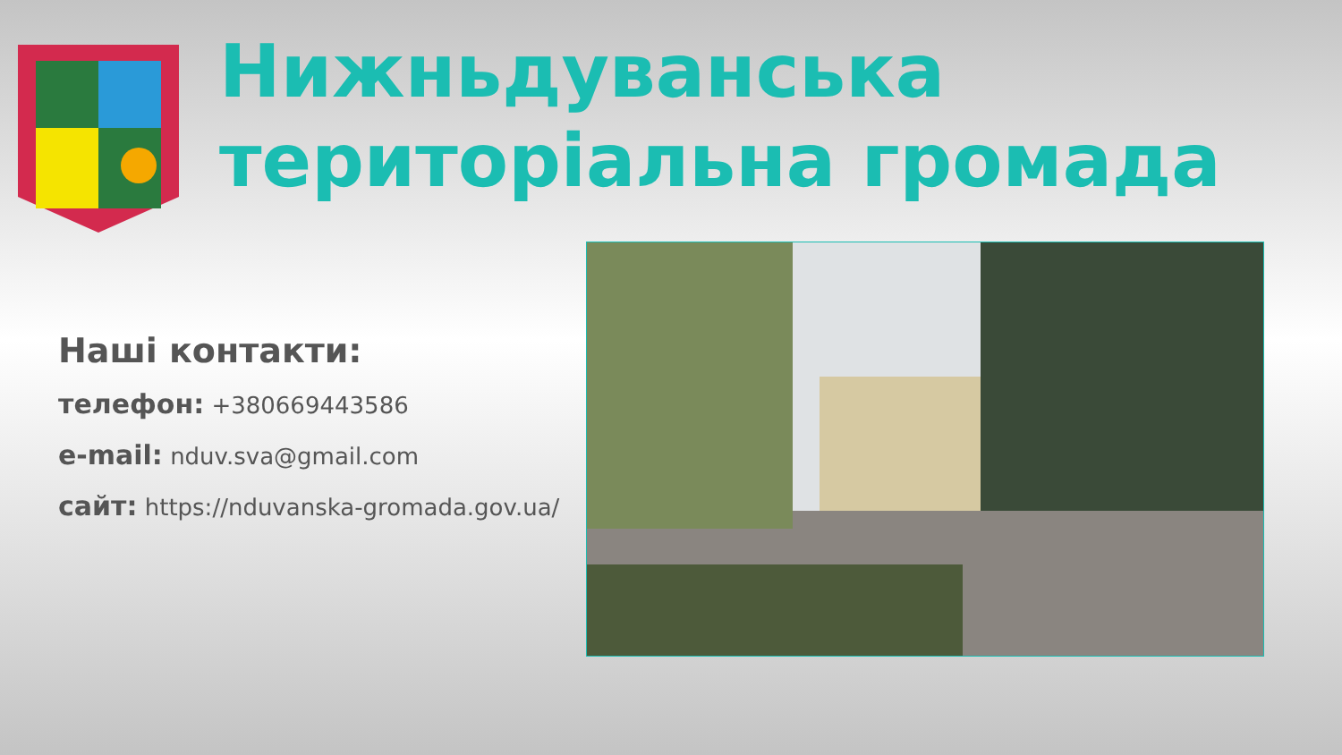Нижньдуванська
територіальна громада
Наші контакти:
телефон: +380669443586
e-mail: nduv.sva@gmail.com
сайт: https://nduvanska-gromada.gov.ua/